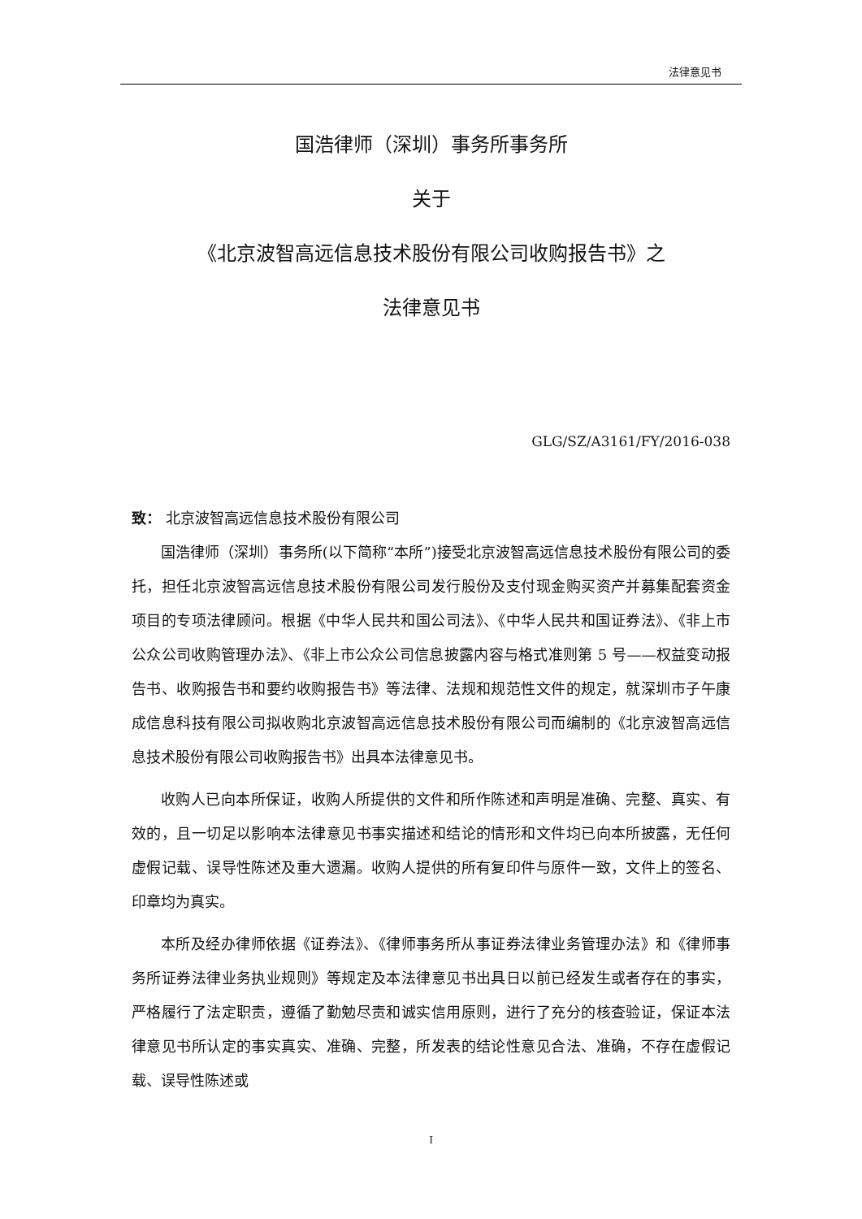法律意见书
国浩律师（深圳）事务所事务所
关于
《北京波智高远信息技术股份有限公司收购报告书》之
法律意见书
GLG/SZ/A3161/FY/2016-038
致： 北京波智高远信息技术股份有限公司
国浩律师（深圳）事务所(以下简称“本所”)接受北京波智高远信息技术股份有限公司的委托，担任北京波智高远信息技术股份有限公司发行股份及支付现金购买资产并募集配套资金项目的专项法律顾问。根据《中华人民共和国公司法》、《中华人民共和国证券法》、《非上市公众公司收购管理办法》、《非上市公众公司信息披露内容与格式准则第 5 号——权益变动报告书、收购报告书和要约收购报告书》等法律、法规和规范性文件的规定，就深圳市子午康成信息科技有限公司拟收购北京波智高远信息技术股份有限公司而编制的《北京波智高远信息技术股份有限公司收购报告书》出具本法律意见书。
收购人已向本所保证，收购人所提供的文件和所作陈述和声明是准确、完整、真实、有效的，且一切足以影响本法律意见书事实描述和结论的情形和文件均已向本所披露，无任何虚假记载、误导性陈述及重大遗漏。收购人提供的所有复印件与原件一致，文件上的签名、印章均为真实。
本所及经办律师依据《证券法》、《律师事务所从事证券法律业务管理办法》和《律师事务所证券法律业务执业规则》等规定及本法律意见书出具日以前已经发生或者存在的事实，严格履行了法定职责，遵循了勤勉尽责和诚实信用原则，进行了充分的核查验证，保证本法律意见书所认定的事实真实、准确、完整，所发表的结论性意见合法、准确，不存在虚假记载、误导性陈述或
I